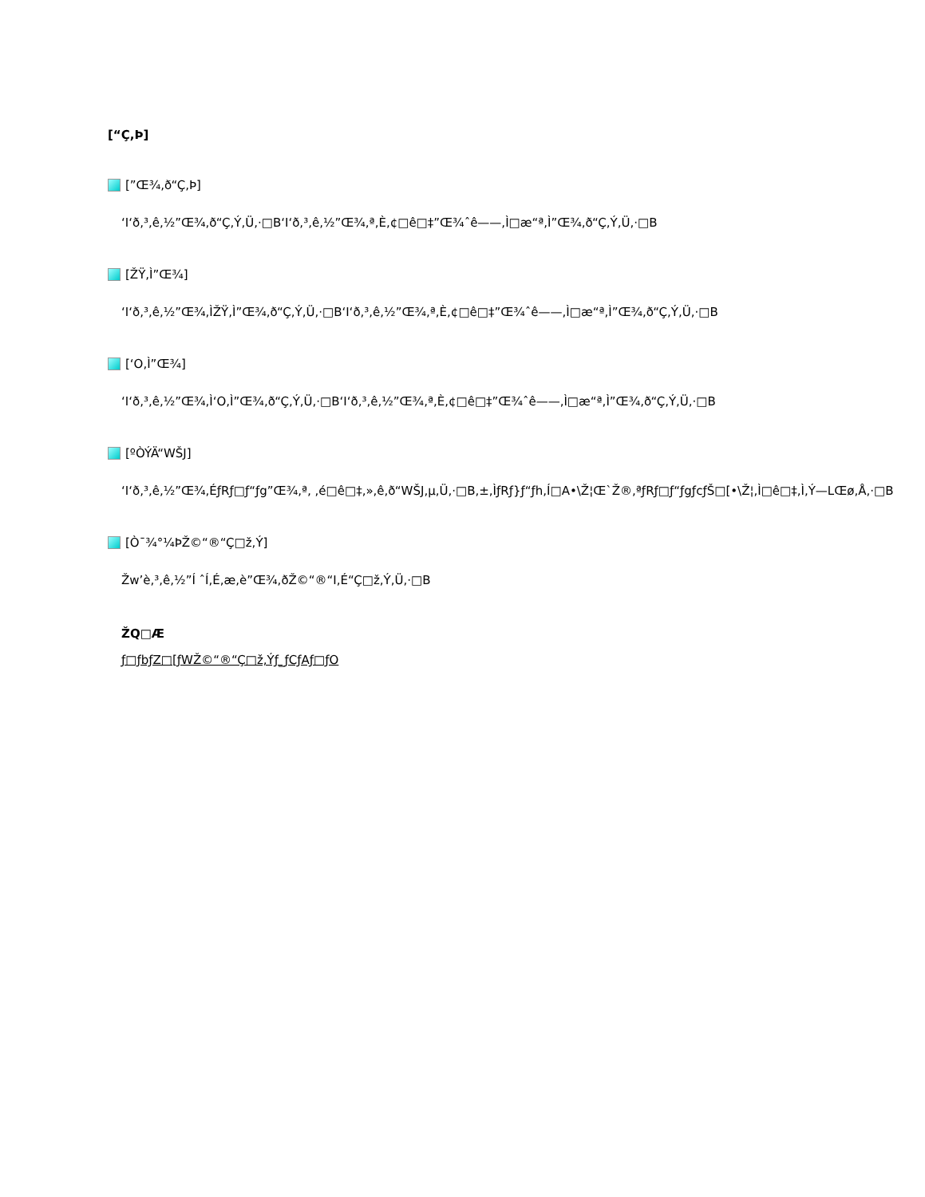[“Ç,Þ]
[”Œ¾,ð“Ç,Þ]
‘I‘ð,³,ê,½”Œ¾,ð“Ç,Ý,Ü,·□B‘I‘ð,³,ê,½”Œ¾,ª,È,¢□ê□‡”Œ¾ˆê——,Ì□æ“ª,Ì”Œ¾,ð“Ç,Ý,Ü,·□B
[ŽŸ,Ì”Œ¾]
‘I‘ð,³,ê,½”Œ¾,ÌŽŸ,Ì”Œ¾,ð“Ç,Ý,Ü,·□B‘I‘ð,³,ê,½”Œ¾,ª,È,¢□ê□‡”Œ¾ˆê——,Ì□æ“ª,Ì”Œ¾,ð“Ç,Ý,Ü,·□B
[‘O,Ì”Œ¾]
‘I‘ð,³,ê,½”Œ¾,Ì‘O,Ì”Œ¾,ð“Ç,Ý,Ü,·□B‘I‘ð,³,ê,½”Œ¾,ª,È,¢□ê□‡”Œ¾ˆê——,Ì□æ“ª,Ì”Œ¾,ð“Ç,Ý,Ü,·□B
[ºÒÝÄ“WŠJ]
‘I‘ð,³,ê,½”Œ¾,ÉƒRƒ□ƒ“ƒg”Œ¾,ª‚ ,é□ê□‡,»,ê,ð“WŠJ,µ,Ü,·□B,±,ÌƒRƒ}ƒ“ƒh,Í□A•\Ž¦Œ`Ž®,ªƒRƒ□ƒ“ƒgƒcƒŠ□[•\Ž¦,Ì□ê□‡,Ì,Ý—LŒø,Å,·□B
[Ò¯¾°¼ÞŽ©“®“Ç□ž,Ý]
Žw’è,³,ê,½”Í ˆÍ,É,æ,è”Œ¾,ðŽ©“®“I,É“Ç□ž,Ý,Ü,·□B
ŽQ□Æ
ƒ□ƒbƒZ□[ƒWŽ©“®“Ç□ž,Ýƒ_ƒCƒAƒ□ƒO